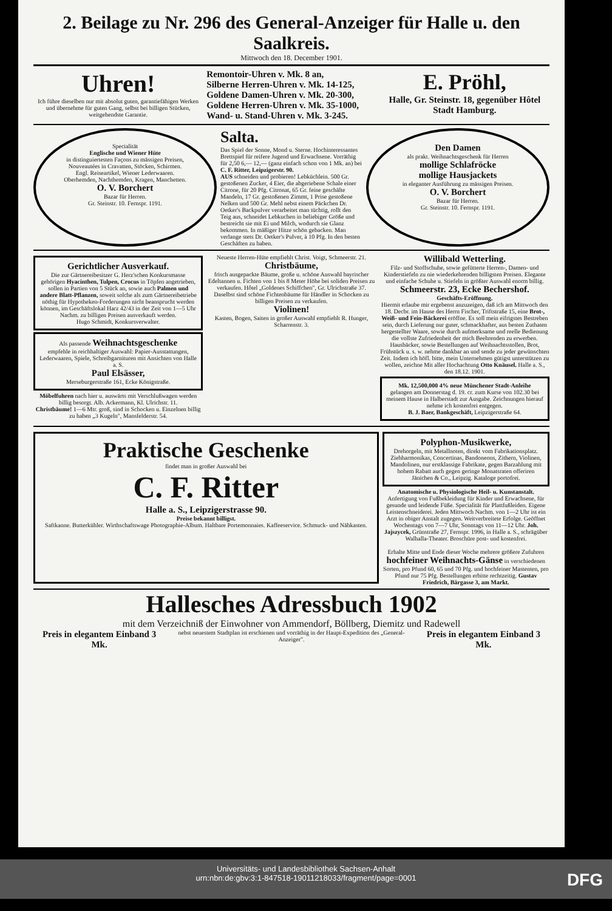2. Beilage zu Nr. 296 des General-Anzeiger für Halle u. den Saalkreis.
Mittwoch den 18. December 1901.
Uhren!
Ich führe dieselben nur mit absolut guten, garantiefähigen Werken und übernehme für guten Gang, selbst bei billigen Stücken, weitgehendste Garantie.
Remontoir-Uhren v. Mk. 8 an,
Silberne Herren-Uhren v. Mk. 14-125,
Goldene Damen-Uhren v. Mk. 20-300,
Goldene Herren-Uhren v. Mk. 35-1000,
Wand- u. Stand-Uhren v. Mk. 3-245.
E. Pröhl,
Halle, Gr. Steinstr. 18, gegenüber Hôtel Stadt Hamburg.
Specialität
Englische und Wiener Hüte
in distinguiertesten Façons zu mässigen Preisen,
Nouveautées in Cravatten, Stöcken, Schirmen.
Engl. Reiseartikel, Wiener Lederwaaren.
Oberhemden, Nachthemden, Kragen, Manchetten.
O. V. Borchert
Bazar für Herren.
Gr. Steinstr. 10. Fernspr. 1191.
Salta.
Das Spiel der Sonne, Mond u. Sterne. Hochinteressantes Brettspiel für reifere Jugend und Erwachsene. Vorräthig für 2,50 6,— 12,— (ganz einfach schon von 1 Mk. an) bei C. F. Ritter, Leipzigerstr. 90.
AUS schneiden und probieren! Lebküchlein. 500 Gr. gestoßenen Zucker, 4 Eier, die abgeriebene Schale einer Citrone, für 20 Pfg. Citronat, 65 Gr. feine geschälte Mandeln, 17 Gr. gestoßenen Zimmt, 1 Prise gestoßene Nelken und 500 Gr. Mehl nebst einem Päckchen Dr. Oetker's Backpulver verarbeitet man tüchtig, rollt den Teig aus, schneidet Lebkuchen in beliebiger Größe und bestreicht sie mit Ei und Milch, wodurch sie Glanz bekommen. In mäßiger Hitze schön gebacken. Man verlange stets Dr. Oetker's Pulver, à 10 Pfg. In den besten Geschäften zu haben.
Den Damen
als prakt. Weihnachtsgeschenk für Herren
mollige Schlafröcke
mollige Hausjackets
in eleganter Ausführung zu mässigen Preisen.
O. V. Borchert
Bazar für Herren.
Gr. Steinstr. 10. Fernspr. 1191.
Gerichtlicher Ausverkauf.
Die zur Gärtnereibesitzer G. Herz'schen Konkursmasse gehörigen Hyacinthen, Tulpen, Crocus in Töpfen angetrieben, sollen in Partien von 5 Stück an, sowie auch Palmen und andere Blatt-Pflanzen, soweit solche als zum Gärtnereibetriebe nöthig für Hypotheken-Forderungen nicht beansprucht werden können, im Geschäftslokal Harz 42/43 in der Zeit von 1—5 Uhr Nachm. zu billigen Preisen ausverkauft werden.
Hugo Schmidt, Konkursverwalter.
Als passende Weihnachtsgeschenke
empfehle in reichhaltiger Auswahl: Papier-Ausstattungen, Lederwaaren, Spiele, Schreibgarnituren mit Ansichten von Halle a. S.
Paul Elsässer,
Merseburgerstraße 161, Ecke Königstraße.
Möbelfuhren nach hier u. auswärts mit Verschlußwagen werden billig besorgt. Alb. Ackermann, Kl. Ulrichstr. 11.
Christbäume! 1—6 Mtr. groß, sind in Schocken u. Einzelnen billig zu haben „3 Kugeln", Mansfelderstr. 54.
Neueste Herren-Hüte empfiehlt Christ. Voigt, Schmeerstr. 21.
Christbäume,
frisch ausgepackte Bäume, große u. schöne Auswahl bayrischer Edeltannen u. Fichten von 1 bis 8 Meter Höhe bei soliden Preisen zu verkaufen. Hôtel „Goldenes Schiffchen", Gr. Ulrichstraße 37. Daselbst sind schöne Fichtenbäume für Händler in Schocken zu billigen Preisen zu verkaufen.
Violinen!
Kasten, Bogen, Saiten in großer Auswahl empfiehlt R. Hunger, Scharrenstr. 3.
Willibald Wetterling.
Filz- und Stoffschuhe, sowie gefütterte Herren-, Damen- und Kinderstiefeln zu nie wiederkehrenden billigsten Preisen. Elegante und einfache Schuhe u. Stiefeln in größter Auswahl enorm billig.
Schmeerstr. 23, Ecke Bechershof.
Geschäfts-Eröffnung.
Hiermit erlaube mir ergebenst anzuzeigen, daß ich am Mittwoch den 18. Decbr. im Hause des Herrn Fischer, Triftstraße 15, eine Brot-, Weiß- und Fein-Bäckerei eröffne. Es soll mein eifrigstes Bestreben sein, durch Lieferung nur guter, schmackhafter, aus besten Zuthaten hergestellter Waare, sowie durch aufmerksame und reelle Bedienung die vollste Zufriedenheit der mich Beehrenden zu erwerben. Hausbäcker, sowie Bestellungen auf Weihnachtsstollen, Brot, Frühstück u. s. w. nehme dankbar an und sende zu jeder gewünschten Zeit. Indem ich höfl. bitte, mein Unternehmen gütigst unterstützen zu wollen, zeichne Mit aller Hochachtung Otto Knäusel. Halle a. S., den 18.12. 1901.
Mk. 12,500,000 4% neue Münchener Stadt-Anleihe
gelangen am Donnerstag d. 19. cr. zum Kurse von 102.30 bei meinem Hause in Halberstadt zur Ausgabe. Zeichnungen hierauf nehme ich kostenfrei entgegen.
B. J. Baer, Bankgeschäft, Leipzigerstraße 64.
Praktische Geschenke
findet man in großer Auswahl bei
C. F. Ritter
Halle a. S., Leipzigerstrasse 90.
Preise bekannt billigst.
Saftkanne. Butterkühler. Wirthschaftswage Photographie-Album. Haltbare Portemonnaies. Kaffeeservice. Schmuck- und Nähkasten.
Polyphon-Musikwerke,
Drehorgeln, mit Metallnoten, direkt vom Fabrikationsplatz. Ziehharmonikas, Concertinas, Bandoneons, Zithern, Violinen, Mandolinen, nur erstklassige Fabrikate, gegen Barzahlung mit hohem Rabatt auch gegen geringe Monatsraten offeriren Jänichen & Co., Leipzig. Kataloge portofrei.
Anatomische u. Physiologische Heil- u. Kunstanstalt. Anfertigung von Fußbekleidung für Kinder und Erwachsene, für gesunde und leidende Füße. Specialität für Plattfußleiden. Eigene Leistenschneiderei. Jeden Mittwoch Nachm. von 1—2 Uhr ist ein Arzt in obiger Anstalt zugegen. Weitverbreitete Erfolge. Geöffnet Wochentags von 7—7 Uhr, Sonntags von 11—12 Uhr. Joh. Jajszycek, Grünstraße 27, Fernspr. 1996, in Halle a. S., schrägüber Walhalla-Theater. Broschüre post- und kostenfrei.
Erhalte Mitte und Ende dieser Woche mehrere größere Zufuhren hochfeiner Weihnachts-Gänse in verschiedenen Sorten, pro Pfund 60, 65 und 70 Pfg. und hochfeiner Mastenten, pro Pfund nur 75 Pfg. Bestellungen erbitte rechtzeitig. Gustav Friedrich, Bärgasse 3, am Markt.
Hallesches Adressbuch 1902
mit dem Verzeichniß der Einwohner von Ammendorf, Böllberg, Diemitz und Radewell
Preis in elegantem Einband 3 Mk. nebst neuestem Stadtplan ist erschienen und vorräthig in der Haupt-Expedition des „General-Anzeiger". Preis in elegantem Einband 3 Mk.
Universitäts- und Landesbibliothek Sachsen-Anhalt
urn:nbn:de:gbv:3:1-847518-19011218033/fragment/page=0001
DFG